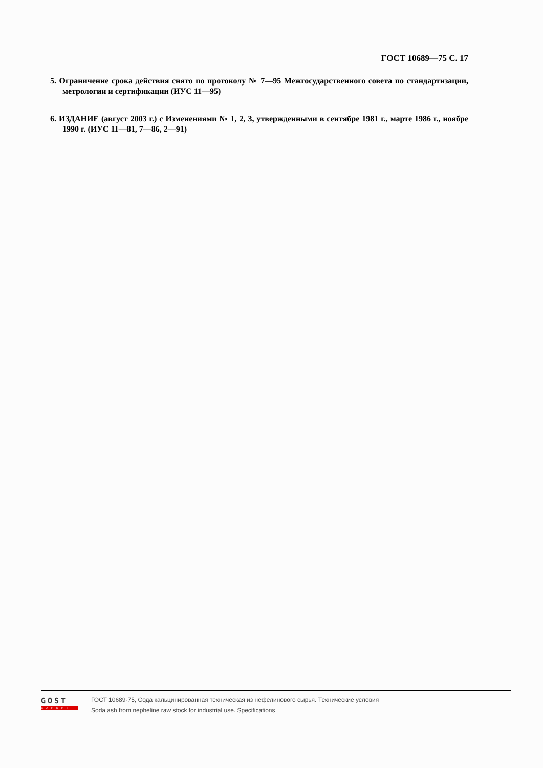ГОСТ 10689—75 С. 17
5. Ограничение срока действия снято по протоколу № 7—95 Межгосударственного совета по стандартизации, метрологии и сертификации (ИУС 11—95)
6. ИЗДАНИЕ (август 2003 г.) с Изменениями № 1, 2, 3, утвержденными в сентябре 1981 г., марте 1986 г., ноябре 1990 г. (ИУС 11—81, 7—86, 2—91)
GOST
EXPERT
ГОСТ 10689-75, Сода кальцинированная техническая из нефелинового сырья. Технические условия
Soda ash from nepheline raw stock for industrial use. Specifications